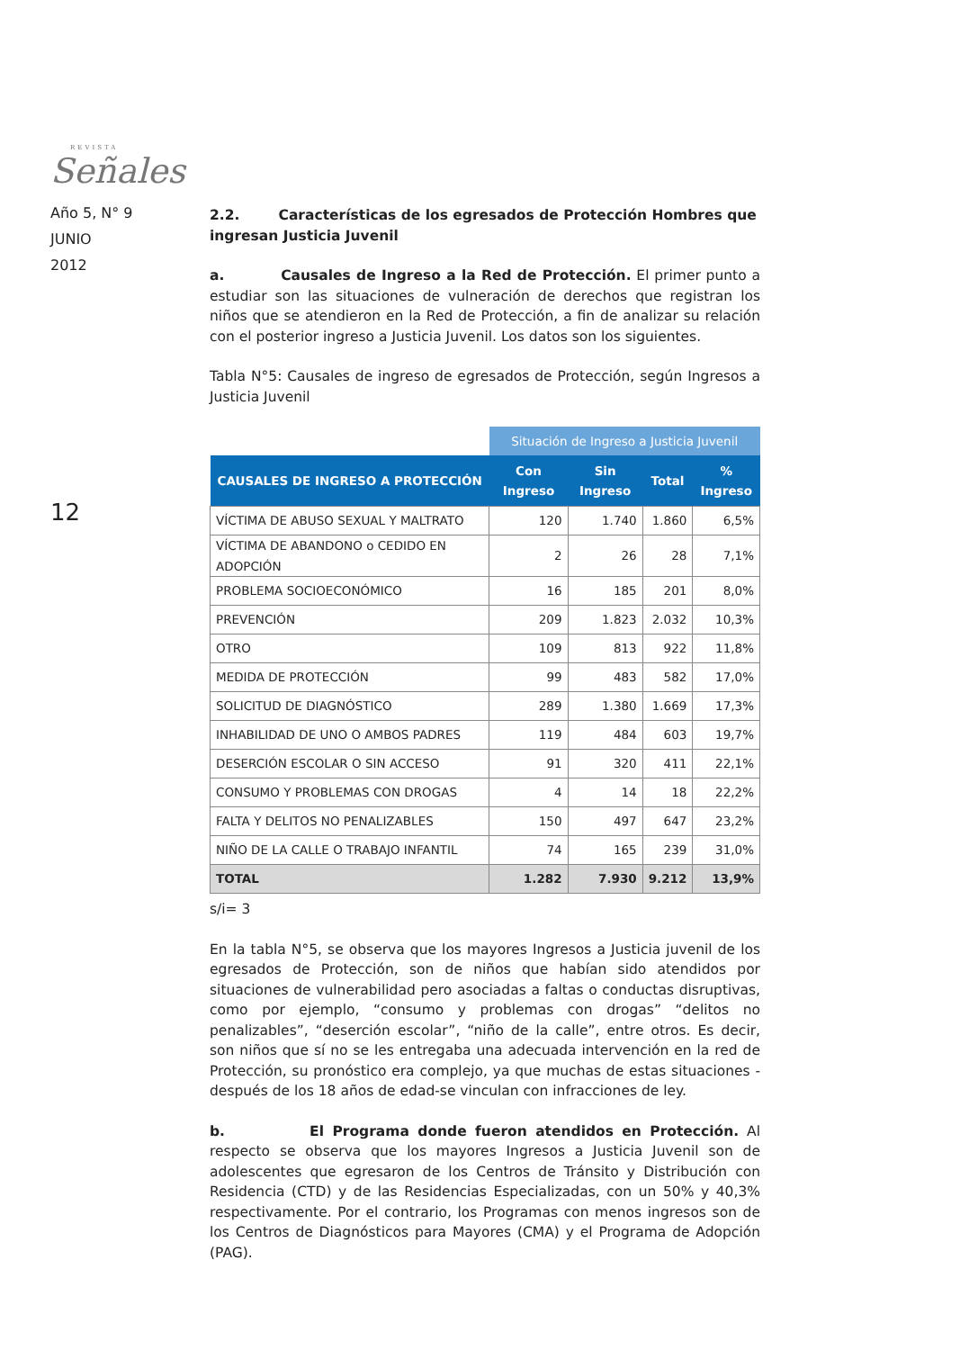REVISTA
Señales
Año 5, N° 9
JUNIO
2012
12
2.2. Características de los egresados de Protección Hombres que ingresan Justicia Juvenil
a. Causales de Ingreso a la Red de Protección. El primer punto a estudiar son las situaciones de vulneración de derechos que registran los niños que se atendieron en la Red de Protección, a fin de analizar su relación con el posterior ingreso a Justicia Juvenil. Los datos son los siguientes.
Tabla N°5: Causales de ingreso de egresados de Protección, según Ingresos a Justicia Juvenil
| | Situación de Ingreso a Justicia Juvenil | | | |
| --- | --- | --- | --- | --- |
| CAUSALES DE INGRESO A PROTECCIÓN | Con Ingreso | Sin Ingreso | Total | % Ingreso |
| VÍCTIMA DE ABUSO SEXUAL Y MALTRATO | 120 | 1.740 | 1.860 | 6,5% |
| VÍCTIMA DE ABANDONO o CEDIDO EN ADOPCIÓN | 2 | 26 | 28 | 7,1% |
| PROBLEMA SOCIOECONÓMICO | 16 | 185 | 201 | 8,0% |
| PREVENCIÓN | 209 | 1.823 | 2.032 | 10,3% |
| OTRO | 109 | 813 | 922 | 11,8% |
| MEDIDA DE PROTECCIÓN | 99 | 483 | 582 | 17,0% |
| SOLICITUD DE DIAGNÓSTICO | 289 | 1.380 | 1.669 | 17,3% |
| INHABILIDAD DE UNO O AMBOS PADRES | 119 | 484 | 603 | 19,7% |
| DESERCIÓN ESCOLAR O SIN ACCESO | 91 | 320 | 411 | 22,1% |
| CONSUMO Y PROBLEMAS CON DROGAS | 4 | 14 | 18 | 22,2% |
| FALTA Y DELITOS NO PENALIZABLES | 150 | 497 | 647 | 23,2% |
| NIÑO DE LA CALLE O TRABAJO INFANTIL | 74 | 165 | 239 | 31,0% |
| TOTAL | 1.282 | 7.930 | 9.212 | 13,9% |
s/i= 3
En la tabla N°5, se observa que los mayores Ingresos a Justicia juvenil de los egresados de Protección, son de niños que habían sido atendidos por situaciones de vulnerabilidad pero asociadas a faltas o conductas disruptivas, como por ejemplo, “consumo y problemas con drogas” “delitos no penalizables”, “deserción escolar”, “niño de la calle”, entre otros. Es decir, son niños que sí no se les entregaba una adecuada intervención en la red de Protección, su pronóstico era complejo, ya que muchas de estas situaciones -después de los 18 años de edad-se vinculan con infracciones de ley.
b. El Programa donde fueron atendidos en Protección. Al respecto se observa que los mayores Ingresos a Justicia Juvenil son de adolescentes que egresaron de los Centros de Tránsito y Distribución con Residencia (CTD) y de las Residencias Especializadas, con un 50% y 40,3% respectivamente. Por el contrario, los Programas con menos ingresos son de los Centros de Diagnósticos para Mayores (CMA) y el Programa de Adopción (PAG).